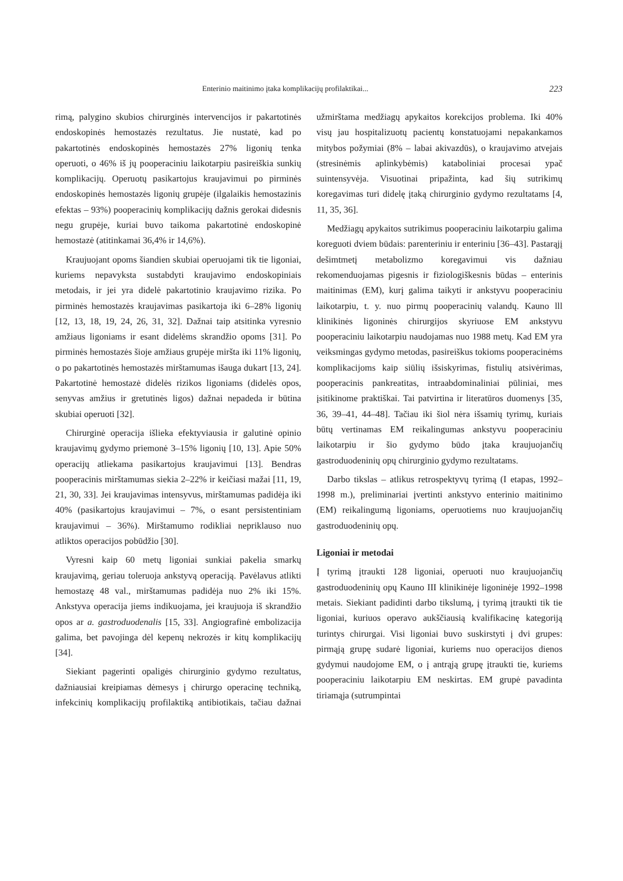Enterinio maitinimo įtaka komplikacijų profilaktikai... 223
rimą, palygino skubios chirurginės intervencijos ir pakartotinės endoskopinės hemostazės rezultatus. Jie nustatė, kad po pakartotinės endoskopinės hemostazės 27% ligonių tenka operuoti, o 46% iš jų pooperaciniu laikotarpiu pasireiškia sunkių komplikacijų. Operuotų pasikartojus kraujavimui po pirminės endoskopinės hemostazės ligonių grupėje (ilgalaikis hemostazinis efektas – 93%) pooperacinių komplikacijų dažnis gerokai didesnis negu grupėje, kuriai buvo taikoma pakartotinė endoskopinė hemostazė (atitinkamai 36,4% ir 14,6%).
Kraujuojant opoms šiandien skubiai operuojami tik tie ligoniai, kuriems nepavyksta sustabdyti kraujavimo endoskopiniais metodais, ir jei yra didelė pakartotinio kraujavimo rizika. Po pirminės hemostazės kraujavimas pasikartoja iki 6–28% ligonių [12, 13, 18, 19, 24, 26, 31, 32]. Dažnai taip atsitinka vyresnio amžiaus ligoniams ir esant didelėms skrandžio opoms [31]. Po pirminės hemostazės šioje amžiaus grupėje miršta iki 11% ligonių, o po pakartotinės hemostazės mirštamumas išauga dukart [13, 24]. Pakartotinė hemostazė didelės rizikos ligoniams (didelės opos, senyvas amžius ir gretutinės ligos) dažnai nepadeda ir būtina skubiai operuoti [32].
Chirurginė operacija išlieka efektyviausia ir galutinė opinio kraujavimų gydymo priemonė 3–15% ligonių [10, 13]. Apie 50% operacijų atliekama pasikartojus kraujavimui [13]. Bendras pooperacinis mirštamumas siekia 2–22% ir keičiasi mažai [11, 19, 21, 30, 33]. Jei kraujavimas intensyvus, mirštamumas padidėja iki 40% (pasikartojus kraujavimui – 7%, o esant persistentiniam kraujavimui – 36%). Mirštamumo rodikliai nepriklauso nuo atliktos operacijos pobūdžio [30].
Vyresni kaip 60 metų ligoniai sunkiai pakelia smarkų kraujavimą, geriau toleruoja ankstyvą operaciją. Pavėlavus atlikti hemostazę 48 val., mirštamumas padidėja nuo 2% iki 15%. Ankstyva operacija jiems indikuojama, jei kraujuoja iš skrandžio opos ar a. gastroduodenalis [15, 33]. Angiografinė embolizacija galima, bet pavojinga dėl kepenų nekrozės ir kitų komplikacijų [34].
Siekiant pagerinti opaligės chirurginio gydymo rezultatus, dažniausiai kreipiamas dėmesys į chirurgo operacinę techniką, infekcinių komplikacijų profilaktiką antibiotikais, tačiau dažnai užmirštama medžiagų apykaitos korekcijos problema. Iki 40% visų jau hospitalizuotų pacientų konstatuojami nepakankamos mitybos požymiai (8% – labai akivazdūs), o kraujavimo atvejais (stresinėmis aplinkybėmis) kataboliniai procesai ypač suintensyvėja. Visuotinai pripažinta, kad šių sutrikimų koregavimas turi didelę įtaką chirurginio gydymo rezultatams [4, 11, 35, 36].
Medžiagų apykaitos sutrikimus pooperaciniu laikotarpiu galima koreguoti dviem būdais: parenteriniu ir enteriniu [36–43]. Pastarąjį dešimtmetį metabolizmo koregavimui vis dažniau rekomenduojamas pigesnis ir fiziologiškesnis būdas – enterinis maitinimas (EM), kurį galima taikyti ir ankstyvu pooperaciniu laikotarpiu, t. y. nuo pirmų pooperacinių valandų. Kauno lll klinikinės ligoninės chirurgijos skyriuose EM ankstyvu pooperaciniu laikotarpiu naudojamas nuo 1988 metų. Kad EM yra veiksmingas gydymo metodas, pasireiškus tokioms pooperacinėms komplikacijoms kaip siūlių išsiskyrimas, fistulių atsivėrimas, pooperacinis pankreatitas, intraabdominaliniai pūliniai, mes įsitikinome praktiškai. Tai patvirtina ir literatūros duomenys [35, 36, 39–41, 44–48]. Tačiau iki šiol nėra išsamių tyrimų, kuriais būtų vertinamas EM reikalingumas ankstyvu pooperaciniu laikotarpiu ir šio gydymo būdo įtaka kraujuojančių gastroduodeninių opų chirurginio gydymo rezultatams.
Darbo tikslas – atlikus retrospektyvų tyrimą (I etapas, 1992–1998 m.), preliminariai įvertinti ankstyvo enterinio maitinimo (EM) reikalingumą ligoniams, operuotiems nuo kraujuojančių gastroduodeninių opų.
Ligoniai ir metodai
Į tyrimą įtraukti 128 ligoniai, operuoti nuo kraujuojančių gastroduodeninių opų Kauno III klinikinėje ligoninėje 1992–1998 metais. Siekiant padidinti darbo tikslumą, į tyrimą įtraukti tik tie ligoniai, kuriuos operavo aukščiausią kvalifikacinę kategoriją turintys chirurgai. Visi ligoniai buvo suskirstyti į dvi grupes: pirmąją grupę sudarė ligoniai, kuriems nuo operacijos dienos gydymui naudojome EM, o į antrąją grupę įtraukti tie, kuriems pooperaciniu laikotarpiu EM neskirtas. EM grupė pavadinta tiriamąja (sutrumpintai